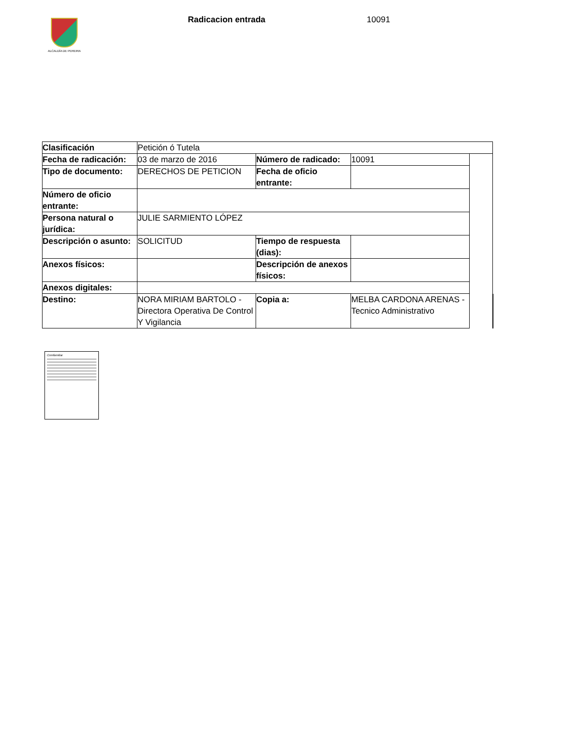ALCALDÍA DE PEREIRA
Radicacion entrada 10091
| Clasificación | Petición ó Tutela | | | | |
| Fecha de radicación: | 03 de marzo de 2016 | Número de radicado: | 10091 | | |
| Tipo de documento: | DERECHOS DE PETICION | Fecha de oficio entrante: | | | |
| Número de oficio entrante: | | | | | |
| Persona natural o jurídica: | JULIE SARMIENTO LÓPEZ | | | | |
| Descripción o asunto: | SOLICITUD | Tiempo de respuesta (dias): | | | |
| Anexos físicos: | | Descripción de anexos físicos: | | | |
| Anexos digitales: | | | | | |
| Destino: | NORA MIRIAM BARTOLO - Directora Operativa De Control Y Vigilancia | Copia a: | MELBA CARDONA ARENAS - Tecnico Administrativo | | |
Comfamiliar